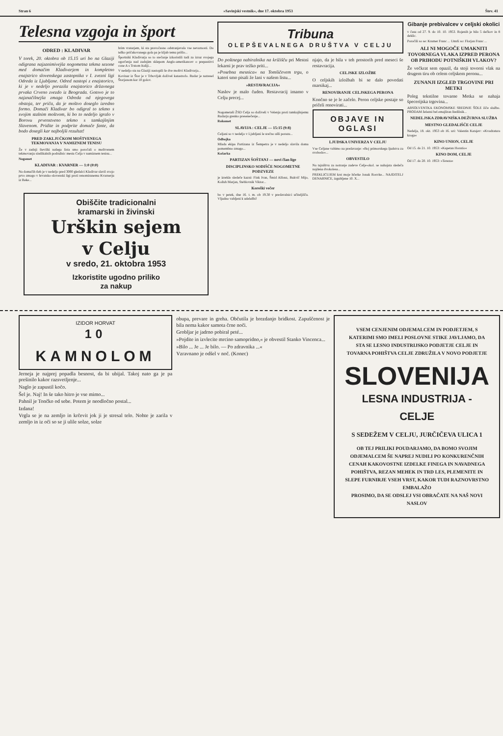Stran 6 »Savinjski vestnik«, dne 17. oktobra 1953 Štev. 41
Telesna vzgoja in šport
ODRED : KLADIVAR
V torek, 20. oktobra ob 15.15 uri bo na Glaziji odigrana najzanimivejša nogometna tekma sezone med domačim Kladivarjem in kompletno enajstrico slovenskega zastopnika v I. zvezni ligi Odreda iz Ljubljane. Odred nastopi z enajstorico, ki je v nedeljo porazila enajstorico državnega prvaka Crveno zvezdo iz Beograda. Gotovo je to najznačilnejša zmaga Odreda od njegovega obstoja, ter priča, da je moštvo doseglo izredno formo. Domači Kladivar bo odigral to tekmo s svojim stalnim moštvom, ki bo to nedeljo igralo v Borovu prvenstveno tekmo s tamkajšnjim Slavenom. Pridite in podprite domače fante, da bodo dosegli kar najboljši rezultat!
PRED ZAKLJUČKOM MOŠTVENEGA TEKMOVANJA V NAMIZNEM TENISU
Že v zadnji številki našega lista smo poročali o moštvenem tekmovanju sindikalnih podružnic mesta Celja v namiznem tenisu...
Nogomet
KLADIVAR : KVARNER — 1:0 (0:0)
Na domačih tleh je v nedeljo pred 3000 gledalci Kladivar slavil svojo prvo zmago v hrvatsko-slovenski ligi proti renomiranemu Kvarnerju iz Reke...
brim vratarjem, ki sta pravočasno odstranjevala vse nevarnosti. Do težko pričakovanega gola pa je kljub temu prišlo...
Športniki Kladivarja so to srečanje izkoristili tudi za izraz svojega ogorčenja nad zadnjim sklepom Anglo-amerikancev o prepustitvi cone A s Trstom Italiji...
V nedeljo sta na Glaziji nastopili še dve moštvi Kladivarja...
Kovinar iz Štor je v Trbovljah doživel katastrofo. Rudar je natresel Štorjanom kar 10 golov.
Obiščite tradicionalni
kramarski in živinski
Urškin sejem
v Celju
v sredo, 21. oktobra 1953
Izkoristite ugodno priliko
za nakup
Tribuna
OLEPŠEVALNEGA DRUŠTVA V CELJU
Do poštnega nabiralnika na križišču pri Mestni lekarni je prav težko priti...
»Posebna mesnica« na Tomšičevem trgu, o kateri smo pisali že lani v našem listu...
»RESTAVRACIJA«
Naslov je malo čuden. Restavracij imamo v Celju precej...
njajo, da je bila v teh prostorih pred meseci še restavracija.
CELJSKE IZLOŽBE
O celjskih izložbah bi se dalo povedati marsikaj...
RENOVIRANJE CELJSKEGA PERONA
Končno se je le začelo. Peron celjske postaje so pričeli renovirati...
Nogometaši ŽSD Celja so doživeli v Velenju proti tamkajšnjemu Rudarju grenko presenečenje...
Rokomet
SLAVIJA : CELJE — 15:15 (9:8)
Celjani so v nedeljo v Ljubljani le srečno ušli porazu...
Odbojka
Mlada ekipa Partizana iz Šempetra je v nedeljo slavila doma pomembno zmago...
Košarka
PARTIZAN ŠOŠTANJ — novi član lige
DISCIPLINSKO SODIŠČE NOGOMETNE PODZVEZE
je izreklo sledeče kazni: Fink Ivan, Šmid Alfonz, Bukvič Mijo, Kožuh Marjan, Steblovnik Viktor...
Koroški večer
bo v petek, dne 16. t. m. ob 19.30 v predavalnici učiteljišča. Vljudno vabljeni k udeležbi!
OBJAVE IN OGLASI
LJUDSKA UNIVERZA V CELJU
Vse Celjane vabimo na predavanje: »Boj primorskega ljudstva za svobodo«...
OBVESTILO
Na tajništvu za notranje zadeve Celje-okol. se nahajata sledeča najdena dvokolesa...
PREKLICUJEM krst moje hčerke Jonak Rosvite... NAJDITELJ DENARNICE, izgubljene 10. X...
Gibanje prebivalcev v celjski okolici
v času od 27. 9. do 10. 10. 1953. Rojenih je bilo 5 dečkov in 8 deklic.
Poročili so se: Kramer Franc ... Umrli so: Florjan Franc ...
ALI NI MOGOČE UMAKNITI TOVORNEGA VLAKA IZPRED PERONA OB PRIHODU POTNIŠKIH VLAKOV?
Že večkrat sem opazil, da stoji tovorni vlak na drugem tiru ob celem celjskem peronu...
ZUNANJI IZGLED TRGOVINE PRI METKI
Poleg tekstilne tovarne Metka se nahaja špecerijska trgovina...
ABSOLVENTKA EKONOMSKE SREDNJE ŠOLE išče službo. PRODAM železni bel emajliran štedilnik...
NEDELJSKA ZDRAVNIŠKA DEŽURNA SLUŽBA
MESTNO GLEDALIŠČE CELJE
Nedelja, 18. okt. 1953 ob 16. uri: Valentin Katajev: »Kvadratura kroga«
KINO UNION, CELJE
Od 15. do 21. 10. 1953: »Kapetan Horatio«
KINO DOM, CELJE
Od 17. do 20. 10. 1953: »Tereza«
IZIDOR HORVAT
<sup>10</sup> KAMNOLOM
Jerneja je najprej popadla besnost, da bi ubijal. Takoj nato ga je pa prešinilo kakor razsvetljenje...
Naglo je zapustil kočo.
Šel je. Naj! In še tako hitro je vse mimo...
Pahnil je Tončko od sebe. Potem je neodločno postal...
Izdana!
Vrgla se je na zemljo in krčevit jok ji je stresal telo. Nohte je zarila v zemljo in iz oči so se ji ulile solze, solze
obupa, prevare in greha. Občutila je brezdanjo bridkost. Zapuščenost je bila nema kakor samota črne noči.
Grobljar je jadrno pobiral peté...
»Pojdite in izvlecite mrcino samopridno,« je obvestil Stanko Vincenca...
»Bilo ... Je ... Je bilo. — Po zdravnika ...«
Vzravnano je odšel v noč. (Konec)
VSEM CENJENIM ODJEMALCEM IN PODJETJEM, S KATERIMI SMO IMELI POSLOVNE STIKE JAVLJAMO, DA STA SE LESNO INDUSTRIJSKO PODJETJE CELJE IN TOVARNA POHIŠTVA CELJE ZDRUŽILA V NOVO PODJETJE
SLOVENIJA
LESNA INDUSTRIJA - CELJE
S SEDEŽEM V CELJU, JURČIČEVA ULICA 1
OB TEJ PRILIKI POUDARJAMO, DA BOMO SVOJIM ODJEMALCEM ŠE NAPREJ NUDILI PO KONKURENČNIH CENAH KAKOVOSTNE IZDELKE FINEGA IN NAVADNEGA POHIŠTVA, REZAN MEHEK IN TRD LES, PLEMENITE IN SLEPE FURNIRJE VSEH VRST, KAKOR TUDI RAZNOVRSTNO EMBALAŽO
PROSIMO, DA SE ODSLEJ VSI OBRAČATE NA NAŠ NOVI NASLOV